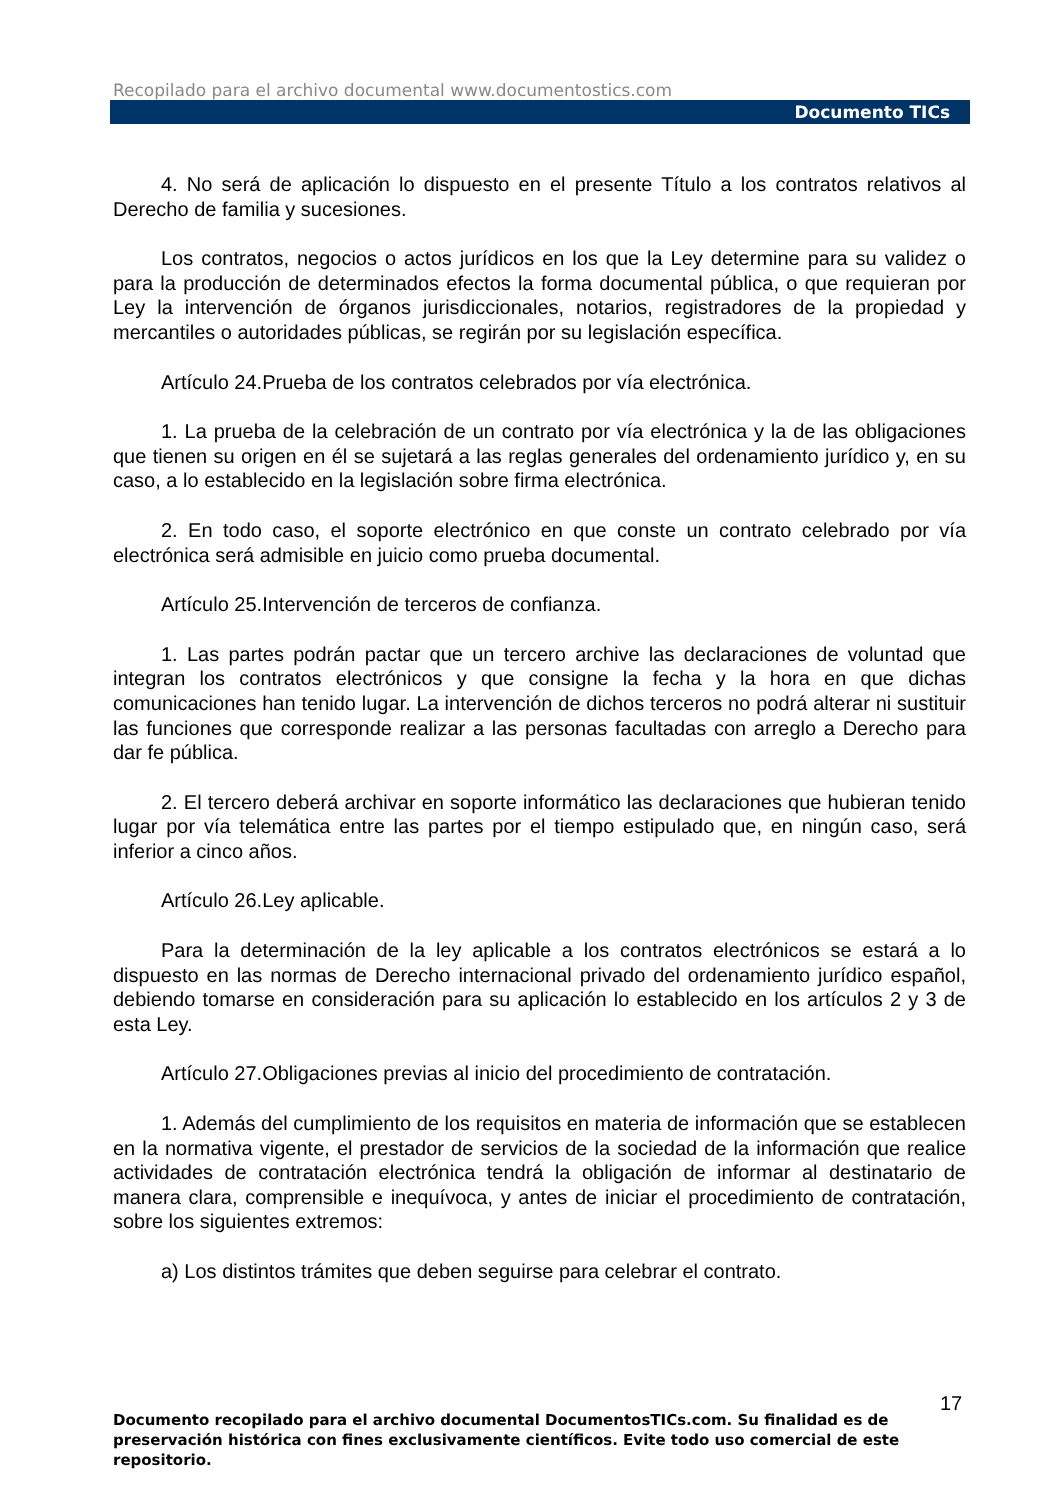Recopilado para el archivo documental www.documentostics.com
Documento TICs
4. No será de aplicación lo dispuesto en el presente Título a los contratos relativos al Derecho de familia y sucesiones.
Los contratos, negocios o actos jurídicos en los que la Ley determine para su validez o para la producción de determinados efectos la forma documental pública, o que requieran por Ley la intervención de órganos jurisdiccionales, notarios, registradores de la propiedad y mercantiles o autoridades públicas, se regirán por su legislación específica.
Artículo 24.Prueba de los contratos celebrados por vía electrónica.
1. La prueba de la celebración de un contrato por vía electrónica y la de las obligaciones que tienen su origen en él se sujetará a las reglas generales del ordenamiento jurídico y, en su caso, a lo establecido en la legislación sobre firma electrónica.
2. En todo caso, el soporte electrónico en que conste un contrato celebrado por vía electrónica será admisible en juicio como prueba documental.
Artículo 25.Intervención de terceros de confianza.
1. Las partes podrán pactar que un tercero archive las declaraciones de voluntad que integran los contratos electrónicos y que consigne la fecha y la hora en que dichas comunicaciones han tenido lugar. La intervención de dichos terceros no podrá alterar ni sustituir las funciones que corresponde realizar a las personas facultadas con arreglo a Derecho para dar fe pública.
2. El tercero deberá archivar en soporte informático las declaraciones que hubieran tenido lugar por vía telemática entre las partes por el tiempo estipulado que, en ningún caso, será inferior a cinco años.
Artículo 26.Ley aplicable.
Para la determinación de la ley aplicable a los contratos electrónicos se estará a lo dispuesto en las normas de Derecho internacional privado del ordenamiento jurídico español, debiendo tomarse en consideración para su aplicación lo establecido en los artículos 2 y 3 de esta Ley.
Artículo 27.Obligaciones previas al inicio del procedimiento de contratación.
1. Además del cumplimiento de los requisitos en materia de información que se establecen en la normativa vigente, el prestador de servicios de la sociedad de la información que realice actividades de contratación electrónica tendrá la obligación de informar al destinatario de manera clara, comprensible e inequívoca, y antes de iniciar el procedimiento de contratación, sobre los siguientes extremos:
a) Los distintos trámites que deben seguirse para celebrar el contrato.
17
Documento recopilado para el archivo documental DocumentosTICs.com. Su finalidad es de preservación histórica con fines exclusivamente científicos. Evite todo uso comercial de este repositorio.